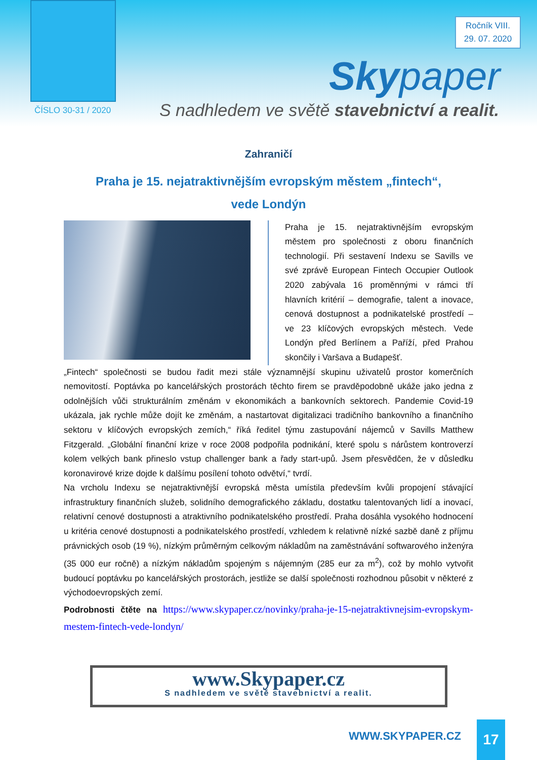Ročník VIII.
29. 07. 2020
Skypaper
ČÍSLO 30-31 / 2020
S nadhledem ve světě stavebnictví a realit.
Zahraničí
Praha je 15. nejatraktivnějším evropským městem „fintech“,
vede Londýn
Praha je 15. nejatraktivnějším evropským městem pro společnosti z oboru finančních technologií. Při sestavení Indexu se Savills ve své zprávě European Fintech Occupier Outlook 2020 zabývala 16 proměnnými v rámci tří hlavních kritérií – demografie, talent a inovace, cenová dostupnost a podnikatelské prostředí – ve 23 klíčových evropských městech. Vede Londýn před Berlínem a Paříží, před Prahou skončily i Varšava a Budapešť.
„Fintech“ společnosti se budou řadit mezi stále významnější skupinu uživatelů prostor komerčních nemovitostí. Poptávka po kancelářských prostorách těchto firem se pravděpodobně ukáže jako jedna z odolnějších vůči strukturálním změnám v ekonomikách a bankovních sektorech. Pandemie Covid-19 ukázala, jak rychle může dojít ke změnám, a nastartovat digitalizaci tradičního bankovního a finančního sektoru v klíčových evropských zemích,“ říká ředitel týmu zastupování nájemců v Savills Matthew Fitzgerald. „Globální finanční krize v roce 2008 podpořila podnikání, které spolu s nárůstem kontroverzí kolem velkých bank přineslo vstup challenger bank a řady start-upů. Jsem přesvědčen, že v důsledku koronavirové krize dojde k dalšímu posílení tohoto odvětví,“ tvrdí.
Na vrcholu Indexu se nejatraktivnější evropská města umístila především kvůli propojení stávající infrastruktury finančních služeb, solidního demografického základu, dostatku talentovaných lidí a inovací, relativní cenové dostupnosti a atraktivního podnikatelského prostředí. Praha dosáhla vysokého hodnocení u kritéria cenové dostupnosti a podnikatelského prostředí, vzhledem k relativně nízké sazbě daně z příjmu právnických osob (19 %), nízkým průměrným celkovým nákladům na zaměstnávání softwarového inženýra (35 000 eur ročně) a nízkým nákladům spojeným s nájemným (285 eur za m<sup>2</sup>), což by mohlo vytvořit budoucí poptávku po kancelářských prostorách, jestliže se další společnosti rozhodnou působit v některé z východoevropských zemí.
Podrobnosti čtěte na https://www.skypaper.cz/novinky/praha-je-15-nejatraktivnejsim-evropskym-mestem-fintech-vede-londyn/
www.Skypaper.cz
S nadhledem ve světě stavebnictví a realit.
WWW.SKYPAPER.CZ 17